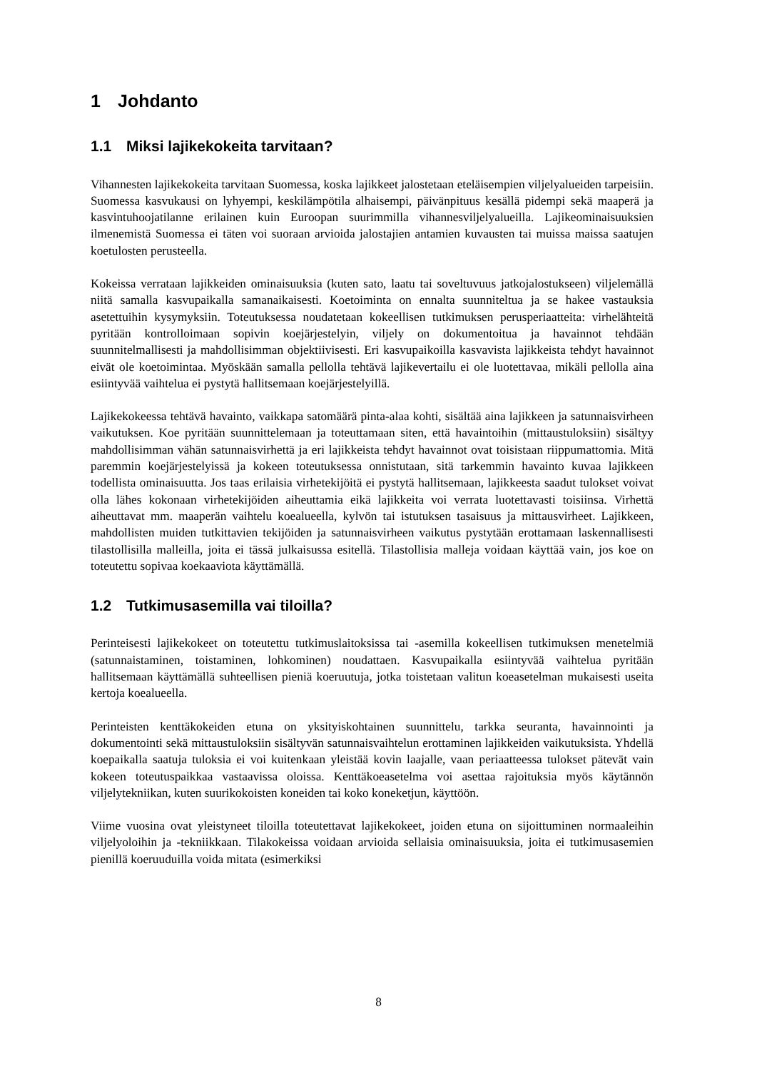1 Johdanto
1.1 Miksi lajikekokeita tarvitaan?
Vihannesten lajikekokeita tarvitaan Suomessa, koska lajikkeet jalostetaan eteläisempien viljelyalueiden tarpeisiin. Suomessa kasvukausi on lyhyempi, keskilämpötila alhaisempi, päivänpituus kesällä pidempi sekä maaperä ja kasvintuhoojatilanne erilainen kuin Euroopan suurimmilla vihannesviljelyalueilla. Lajikeominaisuuksien ilmenemistä Suomessa ei täten voi suoraan arvioida jalostajien antamien kuvausten tai muissa maissa saatujen koetulosten perusteella.
Kokeissa verrataan lajikkeiden ominaisuuksia (kuten sato, laatu tai soveltuvuus jatkojalostukseen) viljelemällä niitä samalla kasvupaikalla samanaikaisesti. Koetoiminta on ennalta suunniteltua ja se hakee vastauksia asetettuihin kysymyksiin. Toteutuksessa noudatetaan kokeellisen tutkimuksen perusperiaatteita: virhelähteitä pyritään kontrolloimaan sopivin koejärjestelyin, viljely on dokumentoitua ja havainnot tehdään suunnitelmallisesti ja mahdollisimman objektiivisesti. Eri kasvupaikoilla kasvavista lajikkeista tehdyt havainnot eivät ole koetoimintaa. Myöskään samalla pellolla tehtävä lajikevertailu ei ole luotettavaa, mikäli pellolla aina esiintyvää vaihtelua ei pystytä hallitsemaan koejärjestelyillä.
Lajikekokeessa tehtävä havainto, vaikkapa satomäärä pinta-alaa kohti, sisältää aina lajikkeen ja satunnaisvirheen vaikutuksen. Koe pyritään suunnittelemaan ja toteuttamaan siten, että havaintoihin (mittaustuloksiin) sisältyy mahdollisimman vähän satunnaisvirhettä ja eri lajikkeista tehdyt havainnot ovat toisistaan riippumattomia. Mitä paremmin koejärjestelyissä ja kokeen toteutuksessa onnistutaan, sitä tarkemmin havainto kuvaa lajikkeen todellista ominaisuutta. Jos taas erilaisia virhetekijöitä ei pystytä hallitsemaan, lajikkeesta saadut tulokset voivat olla lähes kokonaan virhetekijöiden aiheuttamia eikä lajikkeita voi verrata luotettavasti toisiinsa. Virhettä aiheuttavat mm. maaperän vaihtelu koealueella, kylvön tai istutuksen tasaisuus ja mittausvirheet. Lajikkeen, mahdollisten muiden tutkittavien tekijöiden ja satunnaisvirheen vaikutus pystytään erottamaan laskennallisesti tilastollisilla malleilla, joita ei tässä julkaisussa esitellä. Tilastollisia malleja voidaan käyttää vain, jos koe on toteutettu sopivaa koekaaviota käyttämällä.
1.2 Tutkimusasemilla vai tiloilla?
Perinteisesti lajikekokeet on toteutettu tutkimuslaitoksissa tai -asemilla kokeellisen tutkimuksen menetelmiä (satunnaistaminen, toistaminen, lohkominen) noudattaen. Kasvupaikalla esiintyvää vaihtelua pyritään hallitsemaan käyttämällä suhteellisen pieniä koeruutuja, jotka toistetaan valitun koeasetelman mukaisesti useita kertoja koealueella.
Perinteisten kenttäkokeiden etuna on yksityiskohtainen suunnittelu, tarkka seuranta, havainnointi ja dokumentointi sekä mittaustuloksiin sisältyvän satunnaisvaihtelun erottaminen lajikkeiden vaikutuksista. Yhdellä koepaikalla saatuja tuloksia ei voi kuitenkaan yleistää kovin laajalle, vaan periaatteessa tulokset pätevät vain kokeen toteutuspaikkaa vastaavissa oloissa. Kenttäkoeasetelma voi asettaa rajoituksia myös käytännön viljelytekniikan, kuten suurikokoisten koneiden tai koko koneketjun, käyttöön.
Viime vuosina ovat yleistyneet tiloilla toteutettavat lajikekokeet, joiden etuna on sijoittuminen normaaleihin viljelyoloihin ja -tekniikkaan. Tilakokeissa voidaan arvioida sellaisia ominaisuuksia, joita ei tutkimusasemien pienillä koeruuduilla voida mitata (esimerkiksi
8